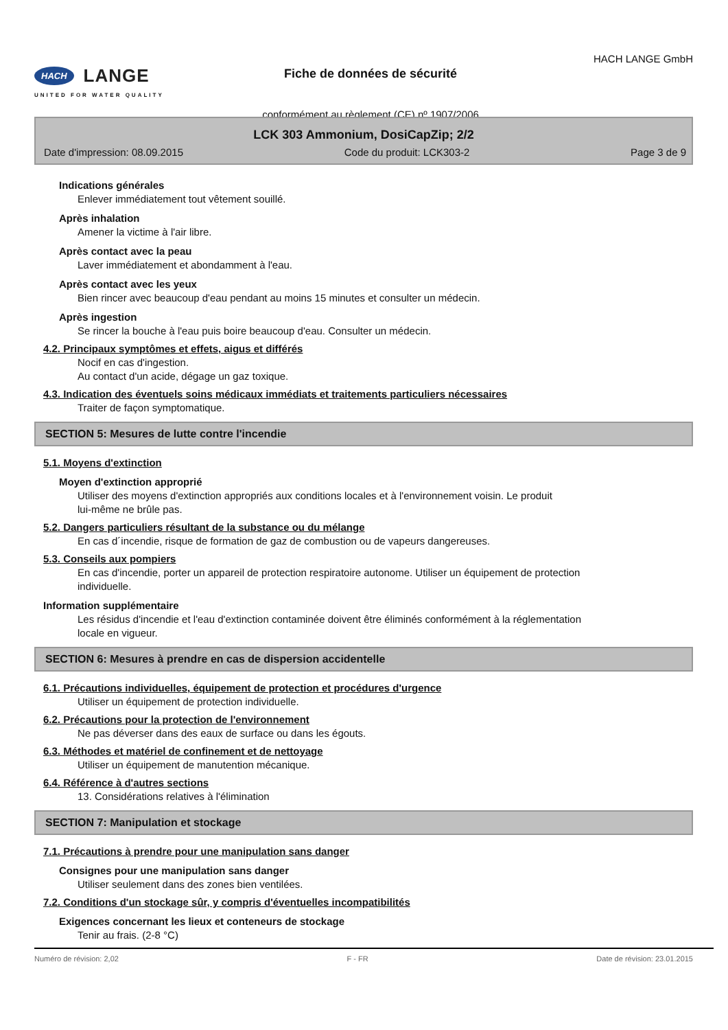HACH LANGE
UNITED FOR WATER QUALITY
Fiche de données de sécurité
conformément au règlement (CE) nº 1907/2006
HACH LANGE GmbH
LCK 303 Ammonium, DosiCapZip; 2/2
Date d'impression: 08.09.2015 Code du produit: LCK303-2 Page 3 de 9
Indications générales
Enlever immédiatement tout vêtement souillé.
Après inhalation
Amener la victime à l'air libre.
Après contact avec la peau
Laver immédiatement et abondamment à l'eau.
Après contact avec les yeux
Bien rincer avec beaucoup d'eau pendant au moins 15 minutes et consulter un médecin.
Après ingestion
Se rincer la bouche à l'eau puis boire beaucoup d'eau. Consulter un médecin.
4.2. Principaux symptômes et effets, aigus et différés
Nocif en cas d'ingestion.
Au contact d'un acide, dégage un gaz toxique.
4.3. Indication des éventuels soins médicaux immédiats et traitements particuliers nécessaires
Traiter de façon symptomatique.
SECTION 5: Mesures de lutte contre l'incendie
5.1. Moyens d'extinction
Moyen d'extinction approprié
Utiliser des moyens d'extinction appropriés aux conditions locales et à l'environnement voisin. Le produit
lui-même ne brûle pas.
5.2. Dangers particuliers résultant de la substance ou du mélange
En cas d´incendie, risque de formation de gaz de combustion ou de vapeurs dangereuses.
5.3. Conseils aux pompiers
En cas d'incendie, porter un appareil de protection respiratoire autonome. Utiliser un équipement de protection
individuelle.
Information supplémentaire
Les résidus d'incendie et l'eau d'extinction contaminée doivent être éliminés conformément à la réglementation
locale en vigueur.
SECTION 6: Mesures à prendre en cas de dispersion accidentelle
6.1. Précautions individuelles, équipement de protection et procédures d'urgence
Utiliser un équipement de protection individuelle.
6.2. Précautions pour la protection de l'environnement
Ne pas déverser dans des eaux de surface ou dans les égouts.
6.3. Méthodes et matériel de confinement et de nettoyage
Utiliser un équipement de manutention mécanique.
6.4. Référence à d'autres sections
13. Considérations relatives à l'élimination
SECTION 7: Manipulation et stockage
7.1. Précautions à prendre pour une manipulation sans danger
Consignes pour une manipulation sans danger
Utiliser seulement dans des zones bien ventilées.
7.2. Conditions d'un stockage sûr, y compris d'éventuelles incompatibilités
Exigences concernant les lieux et conteneurs de stockage
Tenir au frais. (2-8 °C)
Numéro de révision: 2,02 F - FR Date de révision: 23.01.2015